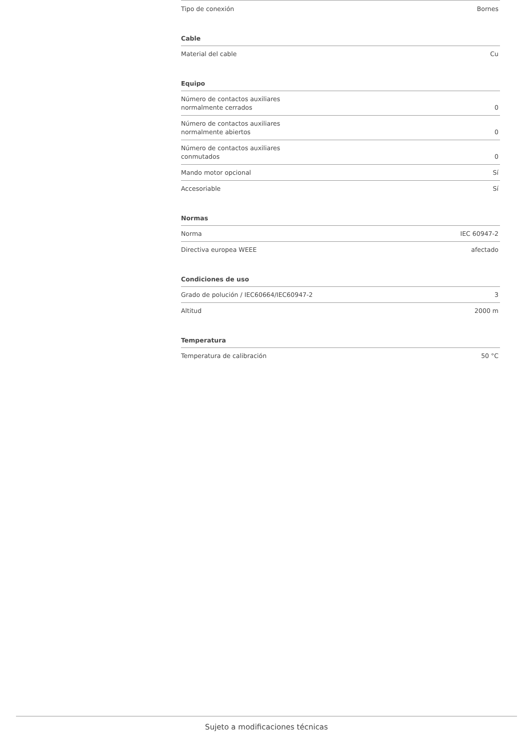| Tipo de conexión | Bornes |
Cable
| Material del cable | Cu |
Equipo
| Número de contactos auxiliares normalmente cerrados | 0 |
| Número de contactos auxiliares normalmente abiertos | 0 |
| Número de contactos auxiliares conmutados | 0 |
| Mando motor opcional | Sí |
| Accesoriable | Sí |
Normas
| Norma | IEC 60947-2 |
| Directiva europea WEEE | afectado |
Condiciones de uso
| Grado de polución / IEC60664/IEC60947-2 | 3 |
| Altitud | 2000 m |
Temperatura
| Temperatura de calibración | 50 °C |
Sujeto a modificaciones técnicas